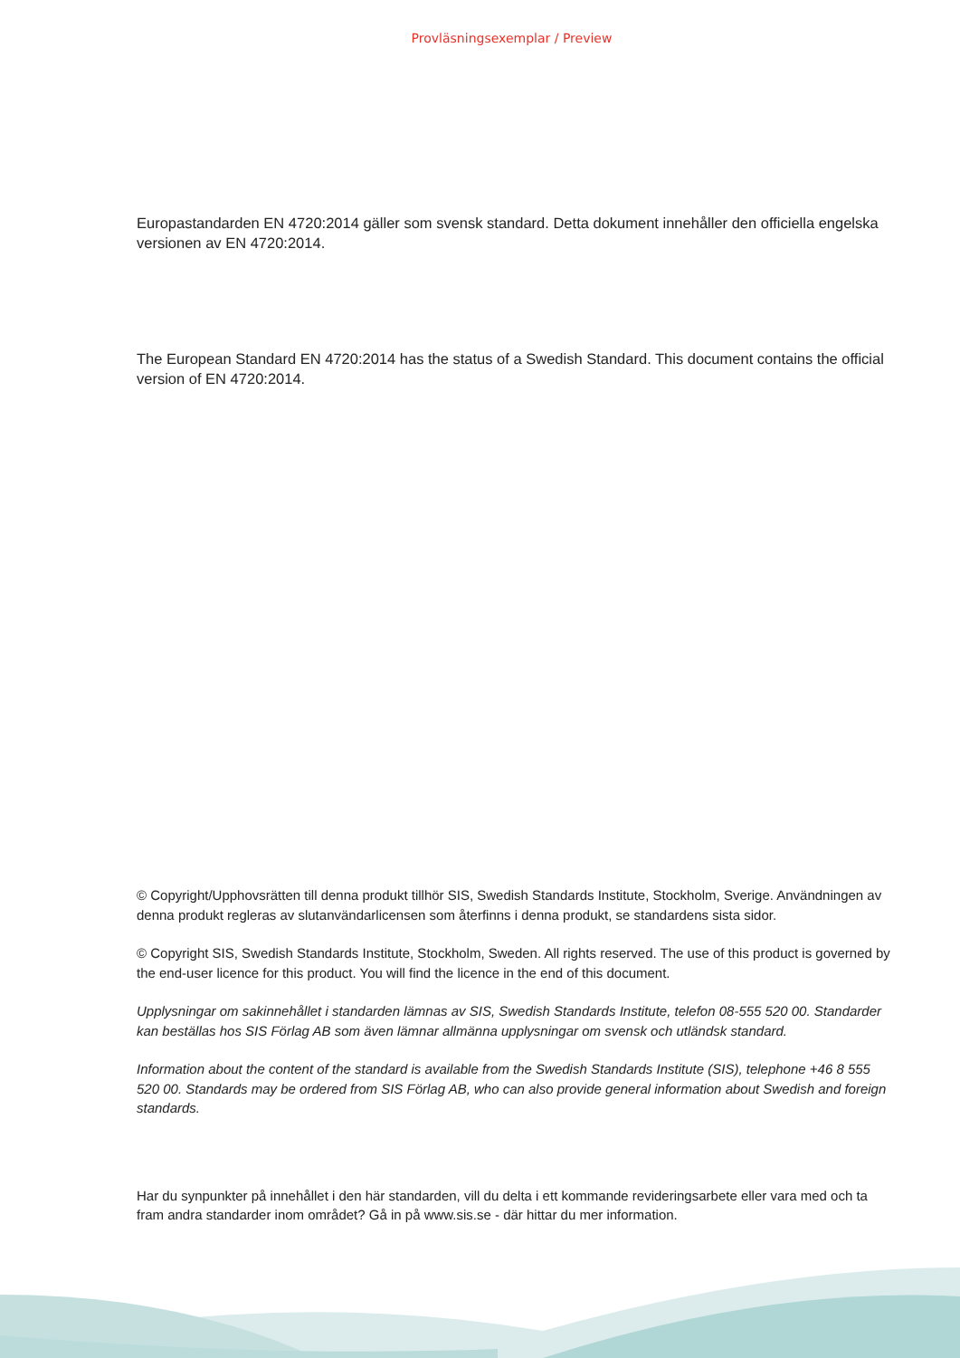Provläsningsexemplar / Preview
Europastandarden EN 4720:2014 gäller som svensk standard. Detta dokument innehåller den officiella engelska versionen av EN 4720:2014.
The European Standard EN 4720:2014 has the status of a Swedish Standard. This document contains the official version of EN 4720:2014.
© Copyright/Upphovsrätten till denna produkt tillhör SIS, Swedish Standards Institute, Stockholm, Sverige. Användningen av denna produkt regleras av slutanvändarlicensen som återfinns i denna produkt, se standardens sista sidor.
© Copyright SIS, Swedish Standards Institute, Stockholm, Sweden. All rights reserved. The use of this product is governed by the end-user licence for this product. You will find the licence in the end of this document.
Upplysningar om sakinnehållet i standarden lämnas av SIS, Swedish Standards Institute, telefon 08-555 520 00. Standarder kan beställas hos SIS Förlag AB som även lämnar allmänna upplysningar om svensk och utländsk standard.
Information about the content of the standard is available from the Swedish Standards Institute (SIS), telephone +46 8 555 520 00. Standards may be ordered from SIS Förlag AB, who can also provide general information about Swedish and foreign standards.
Har du synpunkter på innehållet i den här standarden, vill du delta i ett kommande revideringsarbete eller vara med och ta fram andra standarder inom området? Gå in på www.sis.se - där hittar du mer information.